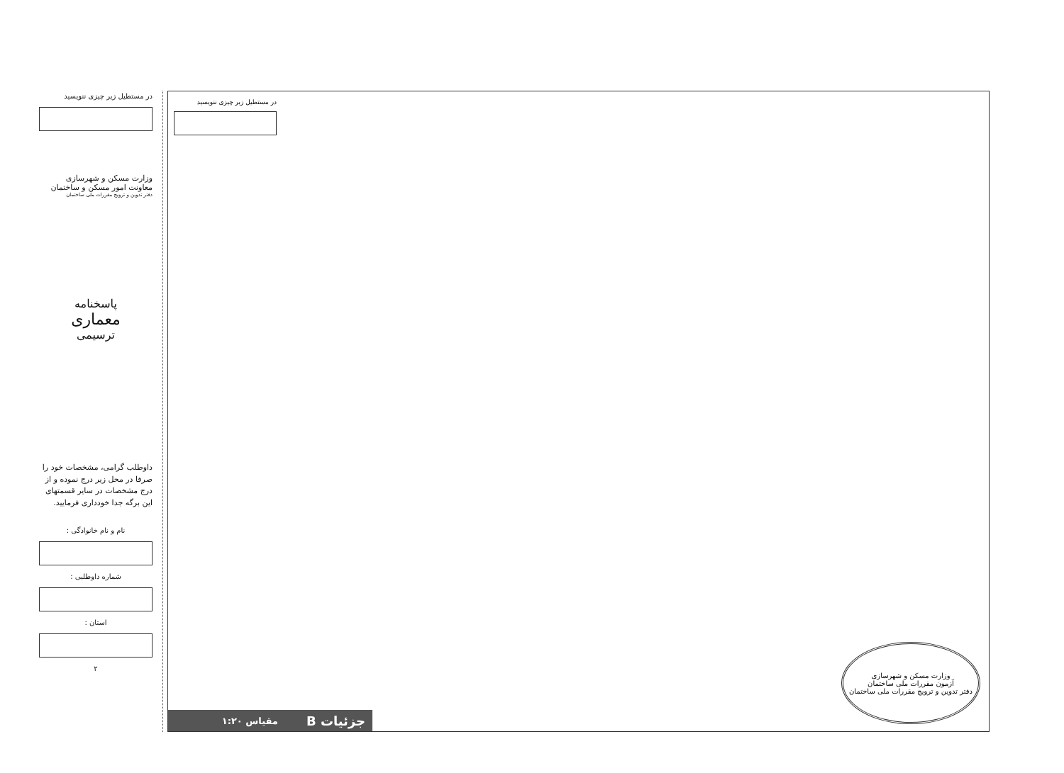در مستطیل زیر چیزی ننویسید
وزارت مسکن و شهرسازی
معاونت امور مسکن و ساختمان
دفتر تدوین و ترویج مقررات ملی ساختمان
پاسخنامه
معماری
ترسیمی
داوطلب گرامی، مشخصات خود را صرفا در محل زیر درج نموده و از درج مشخصات در سایر قسمتهای این برگه جدا خودداری فرمایید.
نام و نام خانوادگی :
شماره داوطلبی :
استان :
۲
در مستطیل زیر چیزی ننویسید
وزارت مسکن و شهرسازی
آزمون مقررات ملی ساختمان
دفتر تدوین و ترویج مقررات ملی ساختمان
جزئیات B مقیاس ۱:۲۰